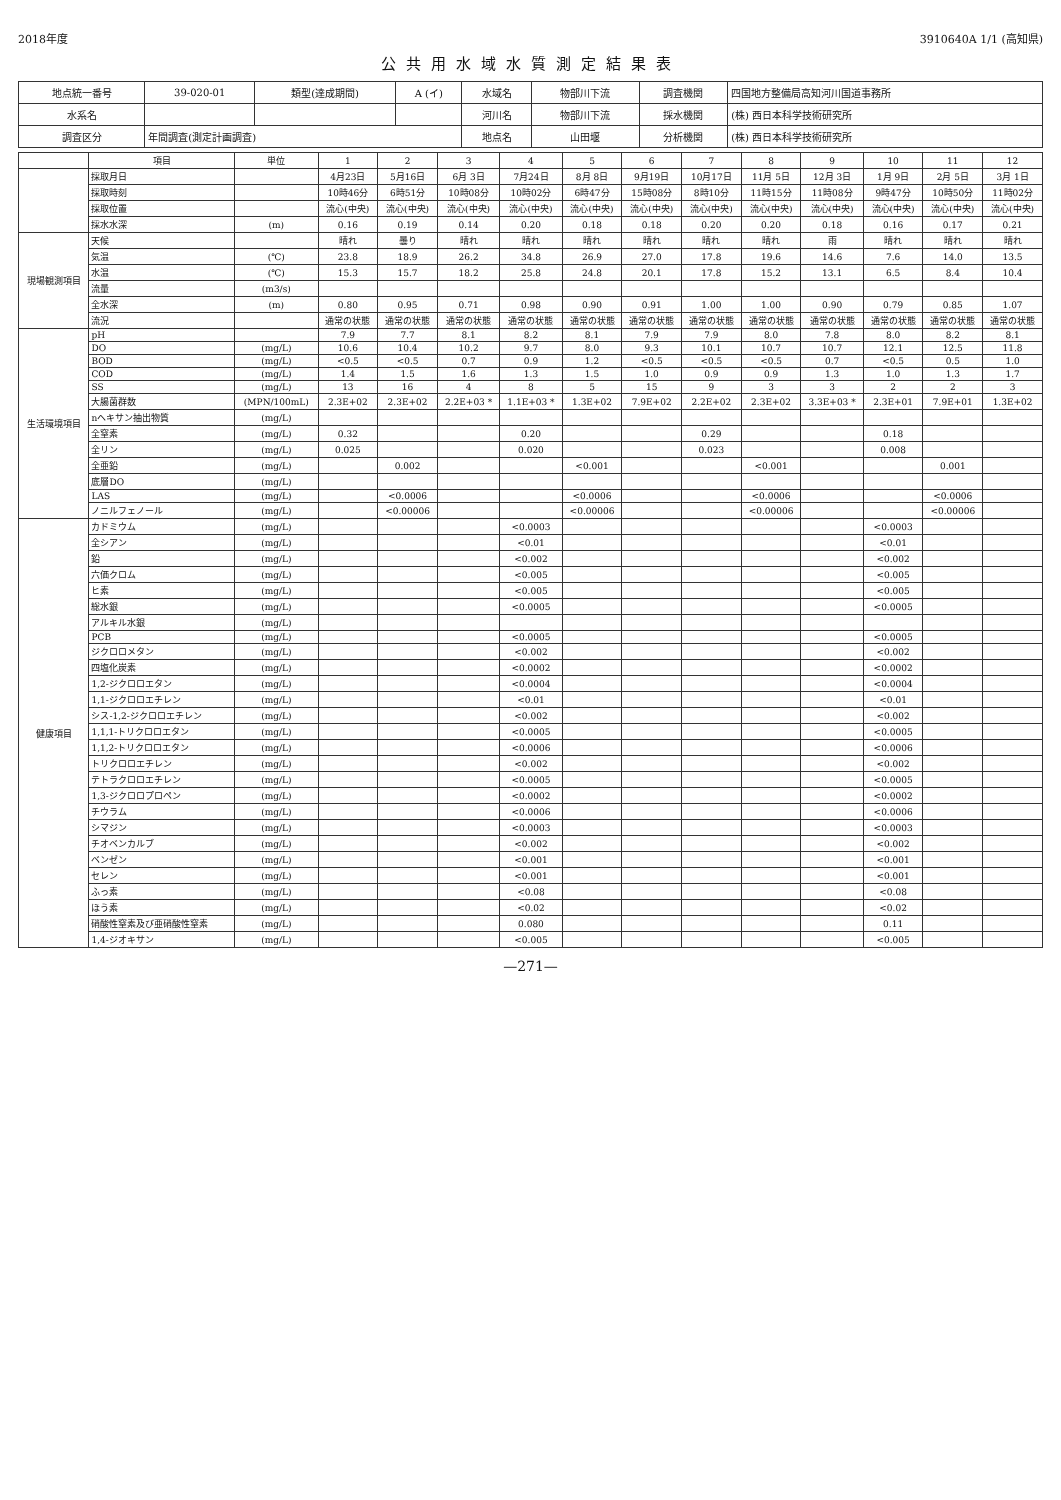2018年度 3910640A 1/1 (高知県)
公共用水域水質測定結果表
| 地点統一番号 | 39-020-01 | 類型(達成期間) | A (イ) | 水域名 | 物部川下流 | 調査機関 | 四国地方整備局高知河川国道事務所 |
| 水系名 | | | | 河川名 | 物部川下流 | 採水機関 | (株) 西日本科学技術研究所 |
| 調査区分 | 年間調査(測定計画調査) | | | 地点名 | 山田堰 | 分析機関 | (株) 西日本科学技術研究所 |
| | 項目 | 単位 | 1 | 2 | 3 | 4 | 5 | 6 | 7 | 8 | 9 | 10 | 11 | 12 |
| --- | --- | --- | --- | --- | --- | --- | --- | --- | --- | --- | --- | --- | --- | --- |
| | 採取月日 | | 4月23日 | 5月16日 | 6月 3日 | 7月24日 | 8月 8日 | 9月19日 | 10月17日 | 11月 5日 | 12月 3日 | 1月 9日 | 2月 5日 | 3月 1日 |
| | 採取時刻 | | 10時46分 | 6時51分 | 10時08分 | 10時02分 | 6時47分 | 15時08分 | 8時10分 | 11時15分 | 11時08分 | 9時47分 | 10時50分 | 11時02分 |
| | 採取位置 | | 流心(中央) | 流心(中央) | 流心(中央) | 流心(中央) | 流心(中央) | 流心(中央) | 流心(中央) | 流心(中央) | 流心(中央) | 流心(中央) | 流心(中央) | 流心(中央) |
| | 採水水深 | (m) | 0.16 | 0.19 | 0.14 | 0.20 | 0.18 | 0.18 | 0.20 | 0.20 | 0.18 | 0.16 | 0.17 | 0.21 |
| 現場観測項目 | 天候 | | 晴れ | 曇り | 晴れ | 晴れ | 晴れ | 晴れ | 晴れ | 晴れ | 雨 | 晴れ | 晴れ | 晴れ |
| | 気温 | (℃) | 23.8 | 18.9 | 26.2 | 34.8 | 26.9 | 27.0 | 17.8 | 19.6 | 14.6 | 7.6 | 14.0 | 13.5 |
| | 水温 | (℃) | 15.3 | 15.7 | 18.2 | 25.8 | 24.8 | 20.1 | 17.8 | 15.2 | 13.1 | 6.5 | 8.4 | 10.4 |
| | 流量 | (m3/s) | | | | | | | | | | | | |
| | 全水深 | (m) | 0.80 | 0.95 | 0.71 | 0.98 | 0.90 | 0.91 | 1.00 | 1.00 | 0.90 | 0.79 | 0.85 | 1.07 |
| | 流況 | | 通常の状態 | 通常の状態 | 通常の状態 | 通常の状態 | 通常の状態 | 通常の状態 | 通常の状態 | 通常の状態 | 通常の状態 | 通常の状態 | 通常の状態 | 通常の状態 |
| 生活環境項目 | pH | | 7.9 | 7.7 | 8.1 | 8.2 | 8.1 | 7.9 | 7.9 | 8.0 | 7.8 | 8.0 | 8.2 | 8.1 |
| | DO | (mg/L) | 10.6 | 10.4 | 10.2 | 9.7 | 8.0 | 9.3 | 10.1 | 10.7 | 10.7 | 12.1 | 12.5 | 11.8 |
| | BOD | (mg/L) | <0.5 | <0.5 | 0.7 | 0.9 | 1.2 | <0.5 | <0.5 | <0.5 | 0.7 | <0.5 | 0.5 | 1.0 |
| | COD | (mg/L) | 1.4 | 1.5 | 1.6 | 1.3 | 1.5 | 1.0 | 0.9 | 0.9 | 1.3 | 1.0 | 1.3 | 1.7 |
| | SS | (mg/L) | 13 | 16 | 4 | 8 | 5 | 15 | 9 | 3 | 3 | 2 | 2 | 3 |
| | 大腸菌群数 | (MPN/100mL) | 2.3E+02 | 2.3E+02 | 2.2E+03 * | 1.1E+03 * | 1.3E+02 | 7.9E+02 | 2.2E+02 | 2.3E+02 | 3.3E+03 * | 2.3E+01 | 7.9E+01 | 1.3E+02 |
| | nヘキサン抽出物質 | (mg/L) | | | | | | | | | | | | |
| | 全窒素 | (mg/L) | 0.32 | | | 0.20 | | | 0.29 | | | 0.18 | | |
| | 全リン | (mg/L) | 0.025 | | | 0.020 | | | 0.023 | | | 0.008 | | |
| | 全亜鉛 | (mg/L) | | 0.002 | | | <0.001 | | | <0.001 | | | 0.001 | |
| | 底層DO | (mg/L) | | | | | | | | | | | | |
| | LAS | (mg/L) | | <0.0006 | | | <0.0006 | | | <0.0006 | | | <0.0006 | |
| | ノニルフェノール | (mg/L) | | <0.00006 | | | <0.00006 | | | <0.00006 | | | <0.00006 | |
| 健康項目 | カドミウム | (mg/L) | | | | <0.0003 | | | | | | <0.0003 | | |
| | 全シアン | (mg/L) | | | | <0.01 | | | | | | <0.01 | | |
| | 鉛 | (mg/L) | | | | <0.002 | | | | | | <0.002 | | |
| | 六価クロム | (mg/L) | | | | <0.005 | | | | | | <0.005 | | |
| | ヒ素 | (mg/L) | | | | <0.005 | | | | | | <0.005 | | |
| | 総水銀 | (mg/L) | | | | <0.0005 | | | | | | <0.0005 | | |
| | アルキル水銀 | (mg/L) | | | | | | | | | | | | |
| | PCB | (mg/L) | | | | <0.0005 | | | | | | <0.0005 | | |
| | ジクロロメタン | (mg/L) | | | | <0.002 | | | | | | <0.002 | | |
| | 四塩化炭素 | (mg/L) | | | | <0.0002 | | | | | | <0.0002 | | |
| | 1,2-ジクロロエタン | (mg/L) | | | | <0.0004 | | | | | | <0.0004 | | |
| | 1,1-ジクロロエチレン | (mg/L) | | | | <0.01 | | | | | | <0.01 | | |
| | シス-1,2-ジクロロエチレン | (mg/L) | | | | <0.002 | | | | | | <0.002 | | |
| | 1,1,1-トリクロロエタン | (mg/L) | | | | <0.0005 | | | | | | <0.0005 | | |
| | 1,1,2-トリクロロエタン | (mg/L) | | | | <0.0006 | | | | | | <0.0006 | | |
| | トリクロロエチレン | (mg/L) | | | | <0.002 | | | | | | <0.002 | | |
| | テトラクロロエチレン | (mg/L) | | | | <0.0005 | | | | | | <0.0005 | | |
| | 1,3-ジクロロプロペン | (mg/L) | | | | <0.0002 | | | | | | <0.0002 | | |
| | チウラム | (mg/L) | | | | <0.0006 | | | | | | <0.0006 | | |
| | シマジン | (mg/L) | | | | <0.0003 | | | | | | <0.0003 | | |
| | チオベンカルブ | (mg/L) | | | | <0.002 | | | | | | <0.002 | | |
| | ベンゼン | (mg/L) | | | | <0.001 | | | | | | <0.001 | | |
| | セレン | (mg/L) | | | | <0.001 | | | | | | <0.001 | | |
| | ふっ素 | (mg/L) | | | | <0.08 | | | | | | <0.08 | | |
| | ほう素 | (mg/L) | | | | <0.02 | | | | | | <0.02 | | |
| | 硝酸性窒素及び亜硝酸性窒素 | (mg/L) | | | | 0.080 | | | | | | 0.11 | | |
| | 1,4-ジオキサン | (mg/L) | | | | <0.005 | | | | | | <0.005 | | |
—271—